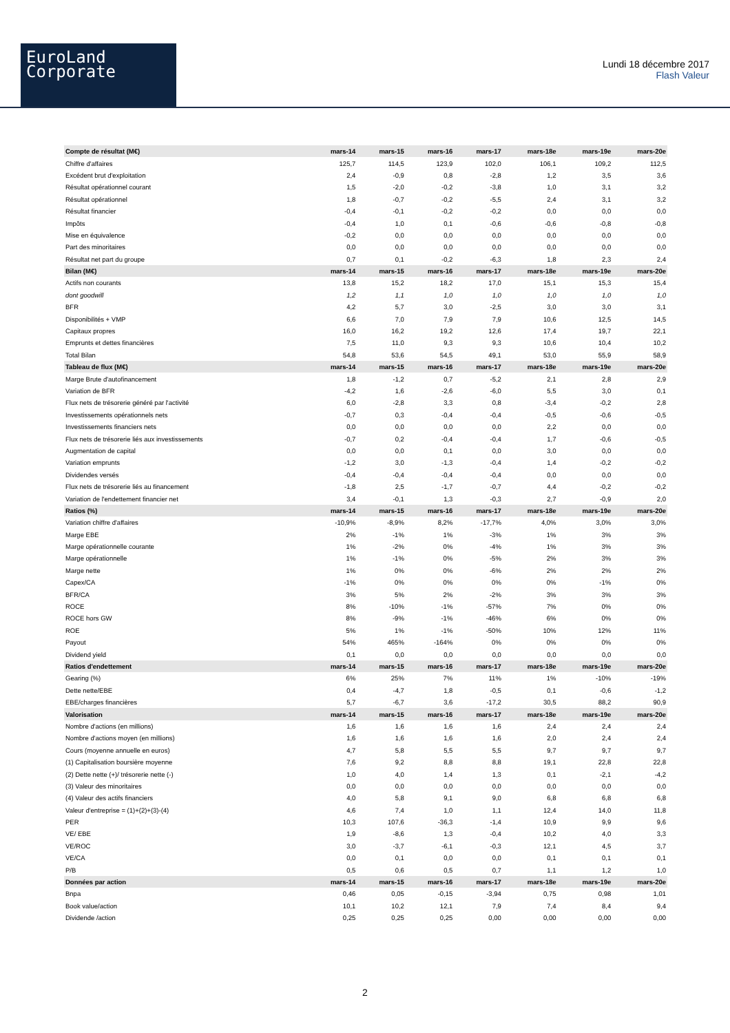EuroLand
Corporate
Lundi 18 décembre 2017
Flash Valeur
| Compte de résultat (M€) | mars-14 | mars-15 | mars-16 | mars-17 | mars-18e | mars-19e | mars-20e |
| --- | --- | --- | --- | --- | --- | --- | --- |
| Chiffre d'affaires | 125,7 | 114,5 | 123,9 | 102,0 | 106,1 | 109,2 | 112,5 |
| Excédent brut d'exploitation | 2,4 | -0,9 | 0,8 | -2,8 | 1,2 | 3,5 | 3,6 |
| Résultat opérationnel courant | 1,5 | -2,0 | -0,2 | -3,8 | 1,0 | 3,1 | 3,2 |
| Résultat opérationnel | 1,8 | -0,7 | -0,2 | -5,5 | 2,4 | 3,1 | 3,2 |
| Résultat financier | -0,4 | -0,1 | -0,2 | -0,2 | 0,0 | 0,0 | 0,0 |
| Impôts | -0,4 | 1,0 | 0,1 | -0,6 | -0,6 | -0,8 | -0,8 |
| Mise en équivalence | -0,2 | 0,0 | 0,0 | 0,0 | 0,0 | 0,0 | 0,0 |
| Part des minoritaires | 0,0 | 0,0 | 0,0 | 0,0 | 0,0 | 0,0 | 0,0 |
| Résultat net part du groupe | 0,7 | 0,1 | -0,2 | -6,3 | 1,8 | 2,3 | 2,4 |
| Bilan (M€) | mars-14 | mars-15 | mars-16 | mars-17 | mars-18e | mars-19e | mars-20e |
| Actifs non courants | 13,8 | 15,2 | 18,2 | 17,0 | 15,1 | 15,3 | 15,4 |
| dont goodwill | 1,2 | 1,1 | 1,0 | 1,0 | 1,0 | 1,0 | 1,0 |
| BFR | 4,2 | 5,7 | 3,0 | -2,5 | 3,0 | 3,0 | 3,1 |
| Disponibilités + VMP | 6,6 | 7,0 | 7,9 | 7,9 | 10,6 | 12,5 | 14,5 |
| Capitaux propres | 16,0 | 16,2 | 19,2 | 12,6 | 17,4 | 19,7 | 22,1 |
| Emprunts et dettes financières | 7,5 | 11,0 | 9,3 | 9,3 | 10,6 | 10,4 | 10,2 |
| Total Bilan | 54,8 | 53,6 | 54,5 | 49,1 | 53,0 | 55,9 | 58,9 |
| Tableau de flux (M€) | mars-14 | mars-15 | mars-16 | mars-17 | mars-18e | mars-19e | mars-20e |
| Marge Brute d'autofinancement | 1,8 | -1,2 | 0,7 | -5,2 | 2,1 | 2,8 | 2,9 |
| Variation de BFR | -4,2 | 1,6 | -2,6 | -6,0 | 5,5 | 3,0 | 0,1 |
| Flux nets de trésorerie généré par l'activité | 6,0 | -2,8 | 3,3 | 0,8 | -3,4 | -0,2 | 2,8 |
| Investissements opérationnels nets | -0,7 | 0,3 | -0,4 | -0,4 | -0,5 | -0,6 | -0,5 |
| Investissements financiers nets | 0,0 | 0,0 | 0,0 | 0,0 | 2,2 | 0,0 | 0,0 |
| Flux nets de trésorerie liés aux investissements | -0,7 | 0,2 | -0,4 | -0,4 | 1,7 | -0,6 | -0,5 |
| Augmentation de capital | 0,0 | 0,0 | 0,1 | 0,0 | 3,0 | 0,0 | 0,0 |
| Variation emprunts | -1,2 | 3,0 | -1,3 | -0,4 | 1,4 | -0,2 | -0,2 |
| Dividendes versés | -0,4 | -0,4 | -0,4 | -0,4 | 0,0 | 0,0 | 0,0 |
| Flux nets de trésorerie liés au financement | -1,8 | 2,5 | -1,7 | -0,7 | 4,4 | -0,2 | -0,2 |
| Variation de l'endettement financier net | 3,4 | -0,1 | 1,3 | -0,3 | 2,7 | -0,9 | 2,0 |
| Ratios (%) | mars-14 | mars-15 | mars-16 | mars-17 | mars-18e | mars-19e | mars-20e |
| Variation chiffre d'affaires | -10,9% | -8,9% | 8,2% | -17,7% | 4,0% | 3,0% | 3,0% |
| Marge EBE | 2% | -1% | 1% | -3% | 1% | 3% | 3% |
| Marge opérationnelle courante | 1% | -2% | 0% | -4% | 1% | 3% | 3% |
| Marge opérationnelle | 1% | -1% | 0% | -5% | 2% | 3% | 3% |
| Marge nette | 1% | 0% | 0% | -6% | 2% | 2% | 2% |
| Capex/CA | -1% | 0% | 0% | 0% | 0% | -1% | 0% |
| BFR/CA | 3% | 5% | 2% | -2% | 3% | 3% | 3% |
| ROCE | 8% | -10% | -1% | -57% | 7% | 0% | 0% |
| ROCE hors GW | 8% | -9% | -1% | -46% | 6% | 0% | 0% |
| ROE | 5% | 1% | -1% | -50% | 10% | 12% | 11% |
| Payout | 54% | 465% | -164% | 0% | 0% | 0% | 0% |
| Dividend yield | 0,1 | 0,0 | 0,0 | 0,0 | 0,0 | 0,0 | 0,0 |
| Ratios d'endettement | mars-14 | mars-15 | mars-16 | mars-17 | mars-18e | mars-19e | mars-20e |
| Gearing (%) | 6% | 25% | 7% | 11% | 1% | -10% | -19% |
| Dette nette/EBE | 0,4 | -4,7 | 1,8 | -0,5 | 0,1 | -0,6 | -1,2 |
| EBE/charges financières | 5,7 | -6,7 | 3,6 | -17,2 | 30,5 | 88,2 | 90,9 |
| Valorisation | mars-14 | mars-15 | mars-16 | mars-17 | mars-18e | mars-19e | mars-20e |
| Nombre d'actions (en millions) | 1,6 | 1,6 | 1,6 | 1,6 | 2,4 | 2,4 | 2,4 |
| Nombre d'actions moyen (en millions) | 1,6 | 1,6 | 1,6 | 1,6 | 2,0 | 2,4 | 2,4 |
| Cours (moyenne annuelle en euros) | 4,7 | 5,8 | 5,5 | 5,5 | 9,7 | 9,7 | 9,7 |
| (1) Capitalisation boursière moyenne | 7,6 | 9,2 | 8,8 | 8,8 | 19,1 | 22,8 | 22,8 |
| (2) Dette nette (+)/ trésorerie nette (-) | 1,0 | 4,0 | 1,4 | 1,3 | 0,1 | -2,1 | -4,2 |
| (3) Valeur des minoritaires | 0,0 | 0,0 | 0,0 | 0,0 | 0,0 | 0,0 | 0,0 |
| (4) Valeur des actifs financiers | 4,0 | 5,8 | 9,1 | 9,0 | 6,8 | 6,8 | 6,8 |
| Valeur d'entreprise = (1)+(2)+(3)-(4) | 4,6 | 7,4 | 1,0 | 1,1 | 12,4 | 14,0 | 11,8 |
| PER | 10,3 | 107,6 | -36,3 | -1,4 | 10,9 | 9,9 | 9,6 |
| VE/ EBE | 1,9 | -8,6 | 1,3 | -0,4 | 10,2 | 4,0 | 3,3 |
| VE/ROC | 3,0 | -3,7 | -6,1 | -0,3 | 12,1 | 4,5 | 3,7 |
| VE/CA | 0,0 | 0,1 | 0,0 | 0,0 | 0,1 | 0,1 | 0,1 |
| P/B | 0,5 | 0,6 | 0,5 | 0,7 | 1,1 | 1,2 | 1,0 |
| Données par action | mars-14 | mars-15 | mars-16 | mars-17 | mars-18e | mars-19e | mars-20e |
| Bnpa | 0,46 | 0,05 | -0,15 | -3,94 | 0,75 | 0,98 | 1,01 |
| Book value/action | 10,1 | 10,2 | 12,1 | 7,9 | 7,4 | 8,4 | 9,4 |
| Dividende /action | 0,25 | 0,25 | 0,25 | 0,00 | 0,00 | 0,00 | 0,00 |
2